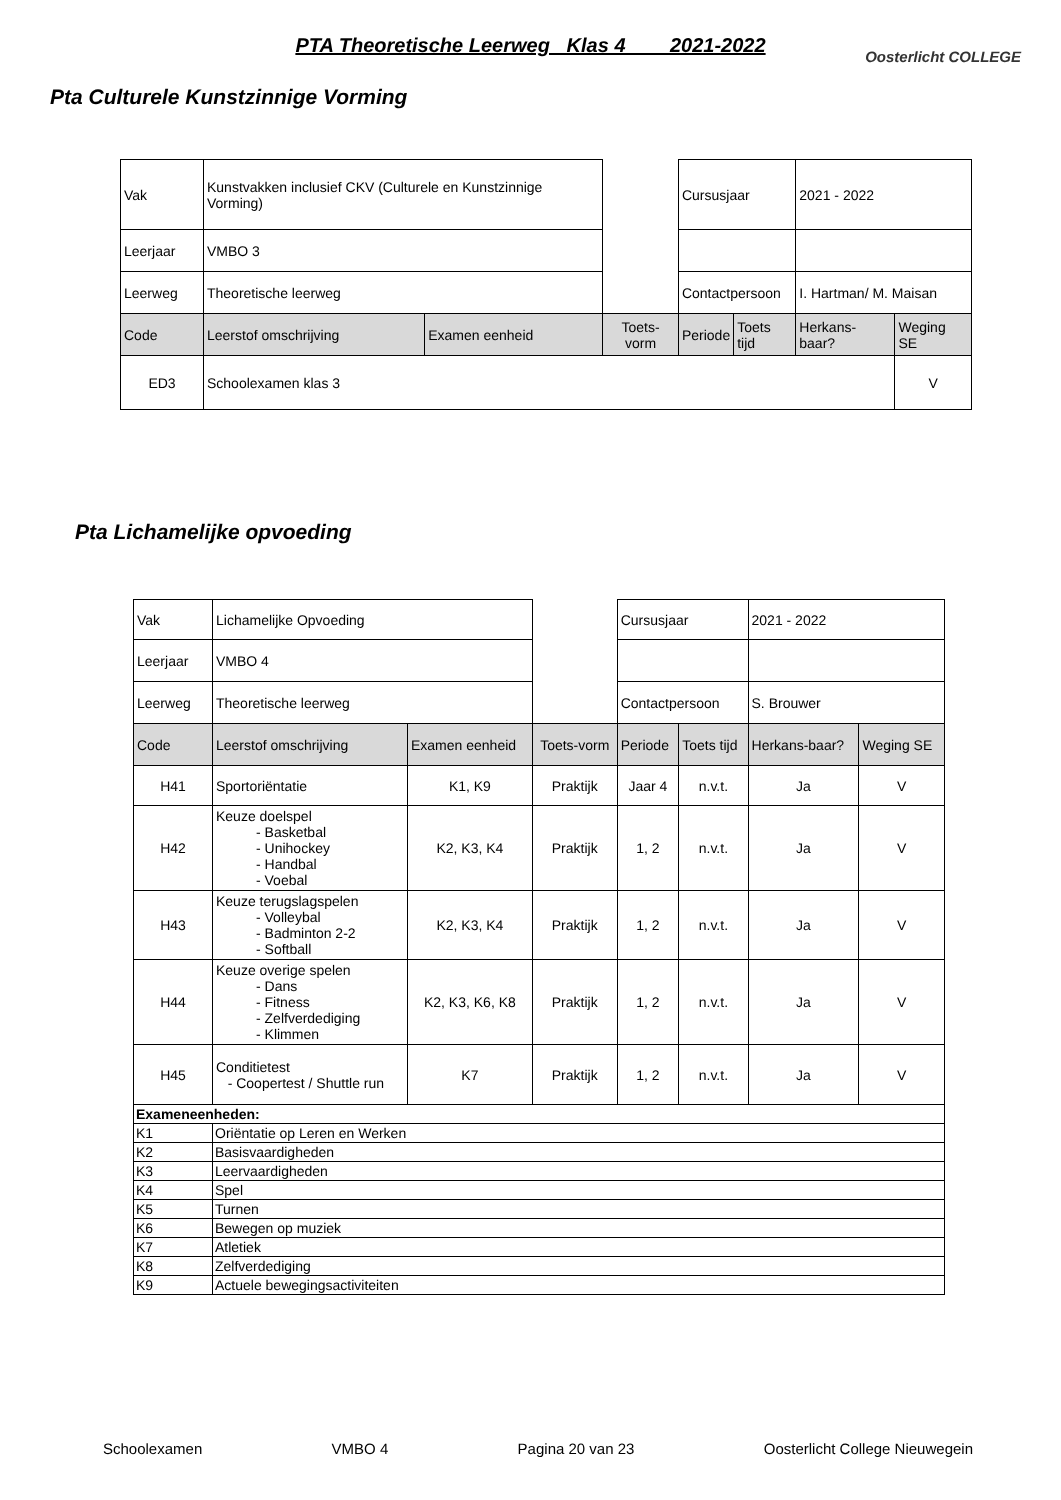PTA Theoretische Leerweg Klas 4 2021-2022
Oosterlicht COLLEGE
Pta Culturele Kunstzinnige Vorming
| Vak | Kunstvakken inclusief CKV (Culturele en Kunstzinnige Vorming) | | | Cursusjaar | | 2021 - 2022 | |
| Leerjaar | VMBO 3 | | | | | | |
| Leerweg | Theoretische leerweg | | | Contactpersoon | | I. Hartman/ M. Maisan | |
| Code | Leerstof omschrijving | Examen eenheid | Toets-vorm | Periode | Toets tijd | Herkans-baar? | Weging SE |
| ED3 | Schoolexamen klas 3 | | | | | | V |
Pta Lichamelijke opvoeding
| Vak | Lichamelijke Opvoeding | | | Cursusjaar | | 2021 - 2022 | |
| Leerjaar | VMBO 4 | | | | | | |
| Leerweg | Theoretische leerweg | | | Contactpersoon | | S. Brouwer | |
| Code | Leerstof omschrijving | Examen eenheid | Toets-vorm | Periode | Toets tijd | Herkans-baar? | Weging SE |
| H41 | Sportoriëntatie | K1, K9 | Praktijk | Jaar 4 | n.v.t. | Ja | V |
| H42 | Keuze doelspel - Basketbal - Unihockey - Handbal - Voebal | K2, K3, K4 | Praktijk | 1, 2 | n.v.t. | Ja | V |
| H43 | Keuze terugslagspelen - Volleybal - Badminton 2-2 - Softball | K2, K3, K4 | Praktijk | 1, 2 | n.v.t. | Ja | V |
| H44 | Keuze overige spelen - Dans - Fitness - Zelfverdediging - Klimmen | K2, K3, K6, K8 | Praktijk | 1, 2 | n.v.t. | Ja | V |
| H45 | Conditietest - Coopertest / Shuttle run | K7 | Praktijk | 1, 2 | n.v.t. | Ja | V |
| Exameneenheden: | | | | | | | |
| K1 | Oriëntatie op Leren en Werken | | | | | | |
| K2 | Basisvaardigheden | | | | | | |
| K3 | Leervaardigheden | | | | | | |
| K4 | Spel | | | | | | |
| K5 | Turnen | | | | | | |
| K6 | Bewegen op muziek | | | | | | |
| K7 | Atletiek | | | | | | |
| K8 | Zelfverdediging | | | | | | |
| K9 | Actuele bewegingsactiviteiten | | | | | | |
Schoolexamen VMBO 4 Pagina 20 van 23 Oosterlicht College Nieuwegein